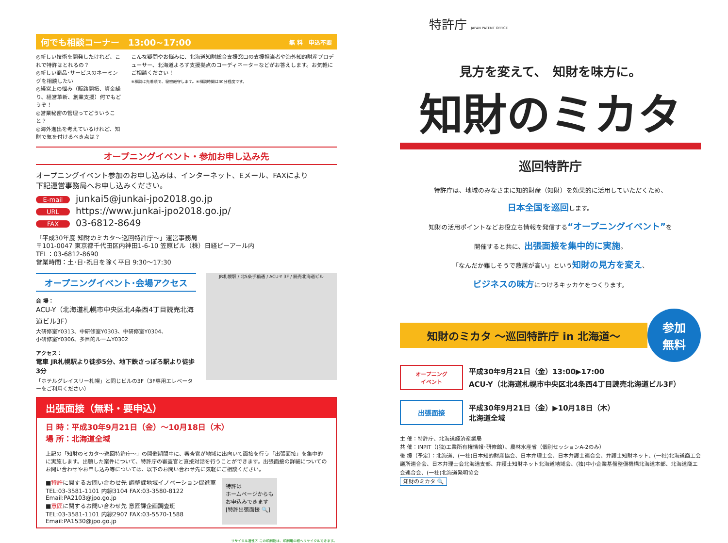何でも相談コーナー　13:00~17:00 無 料　申込不要
◎新しい技術を開発したけれど、これで特許はとれるの？
◎新しい商品･サービスのネーミングを相談したい
◎経営上の悩み（販路開拓、資金繰り、経営革新、創業支援）何でもどうぞ！
◎営業秘密の管理ってどういうこと？
◎海外進出を考えているけれど、知財で気を付けるべき点は？
こんな疑問やお悩みに、北海道知財総合支援窓口の支援担当者や海外知的財産プロデューサー、北海道よろず支援拠点のコーディネーターなどがお答えします。お気軽にご相談ください！
※相談は先着順で、秘密厳守します。※相談時間は30分程度です。
オープニングイベント・参加お申し込み先
オープニングイベント参加のお申し込みは、インターネット、Eメール、FAXにより
下記運営事務局へお申し込みください。
E-mail junkai5@junkai-jpo2018.go.jp
URL https://www.junkai-jpo2018.go.jp/
FAX 03-6812-8649
「平成30年度 知財のミカタ～巡回特許庁～」運営事務局
〒101-0047 東京都千代田区内神田1-6-10 笠原ビル（株）日経ピーアール内
TEL：03-6812-8690
営業時間：土･日･祝日を除く平日 9:30～17:30
JR札幌駅 / 北5条手稲通 / ACU-Y 3F / 読売北海道ビル
オープニングイベント･会場アクセス
会 場：
ACU-Y（北海道札幌市中央区北4条西4丁目読売北海道ビル3F）
大研修室Y0313、中研修室Y0303、中研修室Y0304、
小研修室Y0306、多目的ルームY0302
アクセス：
電車 JR札幌駅より徒歩5分、地下鉄さっぽろ駅より徒歩3分
「ホテルグレイスリー札幌」と同じビルの3F（3F専用エレベーターをご利用ください）
出張面接（無料・要申込）
日 時：平成30年9月21日（金）～10月18日（木）
場 所：北海道全域
上記の「知財のミカタ～巡回特許庁～」の開催期間中に、審査官が地域に出向いて面接を行う「出張面接」を集中的に実施します。出願した案件について、特許庁の審査官と直接対話を行うことができます。出張面接の詳細についてのお問い合わせやお申し込み等については、以下のお問い合わせ先に気軽にご相談ください。
■特許に関するお問い合わせ先 調整課地域イノベーション促進室
TEL:03-3581-1101 内線3104 FAX:03-3580-8122
Email:PA2103@jpo.go.jp
■意匠に関するお問い合わせ先 意匠課企画調査班
TEL:03-3581-1101 内線2907 FAX:03-5570-1588
Email:PA1530@jpo.go.jp
特許は
ホームページからも
お申込みできます
[特許出張面接 🔍]
リサイクル適性Ⓐ この印刷物は、印刷用の紙へリサイクルできます。
特許庁 JAPAN PATENT OFFICE
見方を変えて、　知財を味方に。
知財のミカタ
巡回特許庁
特許庁は、地域のみなさまに知的財産（知財）を効果的に活用していただくため、
日本全国を巡回します。
知財の活用ポイントなどお役立ち情報を発信する“オープニングイベント”を
開催すると共に、出張面接を集中的に実施。
「なんだか難しそうで敷居が高い」という知財の見方を変え、
ビジネスの味方につけるキッカケをつくります。
知財のミカタ ～巡回特許庁 in 北海道～
参加
無料
オープニング
イベント
平成30年9月21日（金）13:00▶17:00
ACU-Y（北海道札幌市中央区北4条西4丁目読売北海道ビル3F）
出張面接
平成30年9月21日（金）▶10月18日（木）
北海道全域
主 催：特許庁、北海道経済産業局
共 催：INPIT（(独)工業所有権情報･研修館）、農林水産省（個別セッションA-2のみ）
後 援（予定）：北海道、(一社)日本知的財産協会、日本弁理士会、日本弁護士連合会、弁護士知財ネット、(一社)北海道商工会議所連合会、日本弁理士会北海道支部、弁護士知財ネット北海道地域会、(独)中小企業基盤整備機構北海道本部、北海道商工会連合会、(一社)北海道発明協会
知財のミカタ 🔍